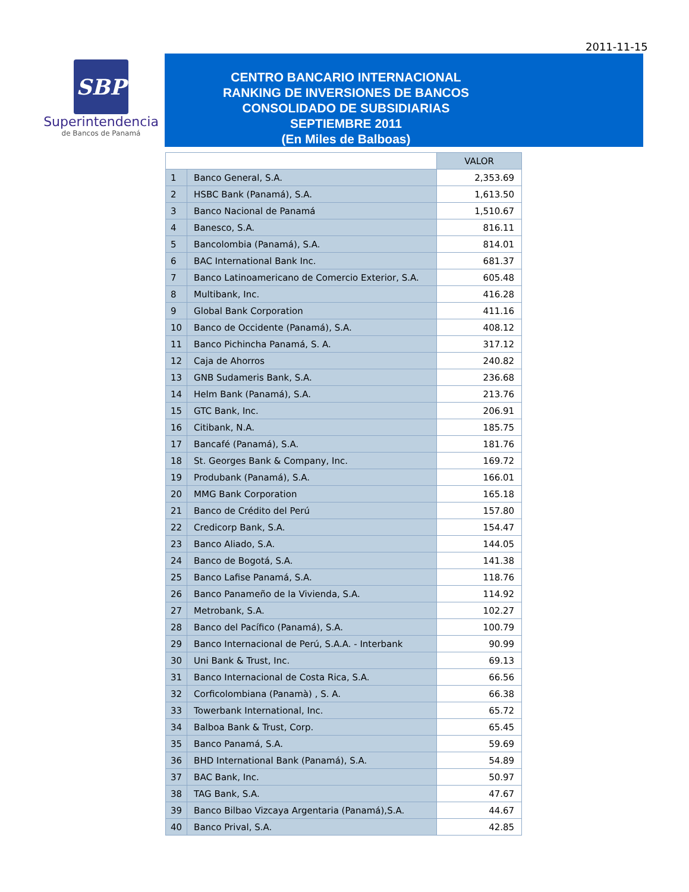2011-11-15
SBP
Superintendencia
de Bancos de Panamá
CENTRO BANCARIO INTERNACIONAL
RANKING DE INVERSIONES DE BANCOS
CONSOLIDADO DE SUBSIDIARIAS
SEPTIEMBRE 2011
(En Miles de Balboas)
| | | VALOR |
| 1 | Banco General, S.A. | 2,353.69 |
| 2 | HSBC Bank (Panamá), S.A. | 1,613.50 |
| 3 | Banco Nacional de Panamá | 1,510.67 |
| 4 | Banesco, S.A. | 816.11 |
| 5 | Bancolombia (Panamá), S.A. | 814.01 |
| 6 | BAC International Bank Inc. | 681.37 |
| 7 | Banco Latinoamericano de Comercio Exterior, S.A. | 605.48 |
| 8 | Multibank, Inc. | 416.28 |
| 9 | Global Bank Corporation | 411.16 |
| 10 | Banco de Occidente (Panamá), S.A. | 408.12 |
| 11 | Banco Pichincha Panamá, S. A. | 317.12 |
| 12 | Caja de Ahorros | 240.82 |
| 13 | GNB Sudameris Bank, S.A. | 236.68 |
| 14 | Helm Bank (Panamá), S.A. | 213.76 |
| 15 | GTC Bank, Inc. | 206.91 |
| 16 | Citibank, N.A. | 185.75 |
| 17 | Bancafé (Panamá), S.A. | 181.76 |
| 18 | St. Georges Bank & Company, Inc. | 169.72 |
| 19 | Produbank (Panamá), S.A. | 166.01 |
| 20 | MMG Bank Corporation | 165.18 |
| 21 | Banco de Crédito del Perú | 157.80 |
| 22 | Credicorp Bank, S.A. | 154.47 |
| 23 | Banco Aliado, S.A. | 144.05 |
| 24 | Banco de Bogotá, S.A. | 141.38 |
| 25 | Banco Lafise Panamá, S.A. | 118.76 |
| 26 | Banco Panameño de la Vivienda, S.A. | 114.92 |
| 27 | Metrobank, S.A. | 102.27 |
| 28 | Banco del Pacífico (Panamá), S.A. | 100.79 |
| 29 | Banco Internacional de Perú, S.A.A. - Interbank | 90.99 |
| 30 | Uni Bank & Trust, Inc. | 69.13 |
| 31 | Banco Internacional de Costa Rica, S.A. | 66.56 |
| 32 | Corficolombiana (Panamà) , S. A. | 66.38 |
| 33 | Towerbank International, Inc. | 65.72 |
| 34 | Balboa Bank & Trust, Corp. | 65.45 |
| 35 | Banco Panamá, S.A. | 59.69 |
| 36 | BHD International Bank (Panamá), S.A. | 54.89 |
| 37 | BAC Bank, Inc. | 50.97 |
| 38 | TAG Bank, S.A. | 47.67 |
| 39 | Banco Bilbao Vizcaya Argentaria (Panamá),S.A. | 44.67 |
| 40 | Banco Prival, S.A. | 42.85 |